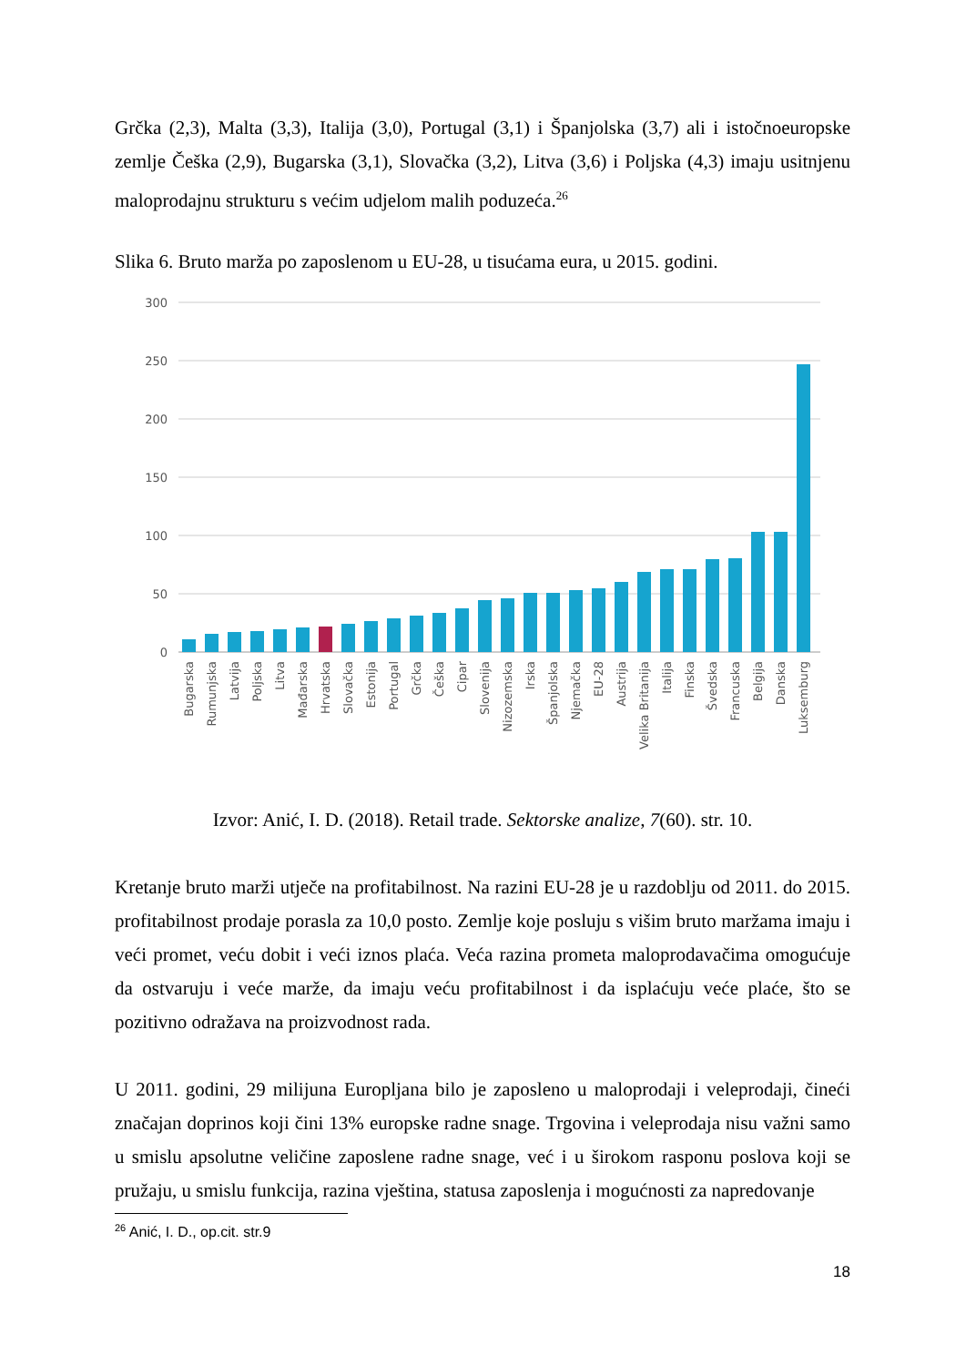Grčka (2,3), Malta (3,3), Italija (3,0), Portugal (3,1) i Španjolska (3,7) ali i istočnoeuropske zemlje Češka (2,9), Bugarska (3,1), Slovačka (3,2), Litva (3,6) i Poljska (4,3) imaju usitnjenu maloprodajnu strukturu s većim udjelom malih poduzeća.<sup>26</sup>
Slika 6. Bruto marža po zaposlenom u EU-28, u tisućama eura, u 2015. godini.
300
250
200
150
100
50
0
Bugarska
Rumunjska
Latvija
Poljska
Litva
Mađarska
Hrvatska
Slovačka
Estonija
Portugal
Grčka
Češka
Cipar
Slovenija
Nizozemska
Irska
Španjolska
Njemačka
EU-28
Austrija
Velika Britanija
Italija
Finska
Švedska
Francuska
Belgija
Danska
Luksemburg
Izvor: Anić, I. D. (2018). Retail trade. Sektorske analize, 7(60). str. 10.
Kretanje bruto marži utječe na profitabilnost. Na razini EU-28 je u razdoblju od 2011. do 2015. profitabilnost prodaje porasla za 10,0 posto. Zemlje koje posluju s višim bruto maržama imaju i veći promet, veću dobit i veći iznos plaća. Veća razina prometa maloprodavačima omogućuje da ostvaruju i veće marže, da imaju veću profitabilnost i da isplaćuju veće plaće, što se pozitivno odražava na proizvodnost rada.
U 2011. godini, 29 milijuna Europljana bilo je zaposleno u maloprodaji i veleprodaji, čineći značajan doprinos koji čini 13% europske radne snage. Trgovina i veleprodaja nisu važni samo u smislu apsolutne veličine zaposlene radne snage, već i u širokom rasponu poslova koji se pružaju, u smislu funkcija, razina vještina, statusa zaposlenja i mogućnosti za napredovanje
<sup>26</sup> Anić, I. D., op.cit. str.9
18